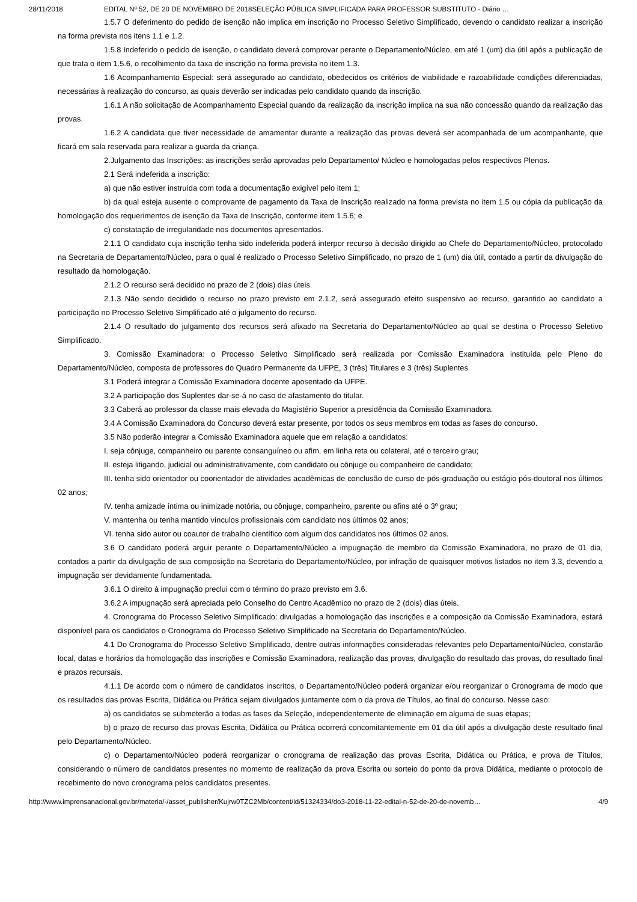28/11/2018 EDITAL Nº 52, DE 20 DE NOVEMBRO DE 2018SELEÇÃO PÚBLICA SIMPLIFICADA PARA PROFESSOR SUBSTITUTO - Diário …
1.5.7 O deferimento do pedido de isenção não implica em inscrição no Processo Seletivo Simplificado, devendo o candidato realizar a inscrição na forma prevista nos itens 1.1 e 1.2.
1.5.8 Indeferido o pedido de isenção, o candidato deverá comprovar perante o Departamento/Núcleo, em até 1 (um) dia útil após a publicação de que trata o item 1.5.6, o recolhimento da taxa de inscrição na forma prevista no item 1.3.
1.6 Acompanhamento Especial: será assegurado ao candidato, obedecidos os critérios de viabilidade e razoabilidade condições diferenciadas, necessárias à realização do concurso, as quais deverão ser indicadas pelo candidato quando da inscrição.
1.6.1 A não solicitação de Acompanhamento Especial quando da realização da inscrição implica na sua não concessão quando da realização das provas.
1.6.2 A candidata que tiver necessidade de amamentar durante a realização das provas deverá ser acompanhada de um acompanhante, que ficará em sala reservada para realizar a guarda da criança.
2.Julgamento das Inscrições: as inscrições serão aprovadas pelo Departamento/ Núcleo e homologadas pelos respectivos Plenos.
2.1 Será indeferida a inscrição:
a) que não estiver instruída com toda a documentação exigível pelo item 1;
b) da qual esteja ausente o comprovante de pagamento da Taxa de Inscrição realizado na forma prevista no item 1.5 ou cópia da publicação da homologação dos requerimentos de isenção da Taxa de Inscrição, conforme item 1.5.6; e
c) constatação de irregularidade nos documentos apresentados.
2.1.1 O candidato cuja inscrição tenha sido indeferida poderá interpor recurso à decisão dirigido ao Chefe do Departamento/Núcleo, protocolado na Secretaria de Departamento/Núcleo, para o qual é realizado o Processo Seletivo Simplificado, no prazo de 1 (um) dia útil, contado a partir da divulgação do resultado da homologação.
2.1.2 O recurso será decidido no prazo de 2 (dois) dias úteis.
2.1.3 Não sendo decidido o recurso no prazo previsto em 2.1.2, será assegurado efeito suspensivo ao recurso, garantido ao candidato a participação no Processo Seletivo Simplificado até o julgamento do recurso.
2.1.4 O resultado do julgamento dos recursos será afixado na Secretaria do Departamento/Núcleo ao qual se destina o Processo Seletivo Simplificado.
3. Comissão Examinadora: o Processo Seletivo Simplificado será realizada por Comissão Examinadora instituída pelo Pleno do Departamento/Núcleo, composta de professores do Quadro Permanente da UFPE, 3 (três) Titulares e 3 (três) Suplentes.
3.1 Poderá integrar a Comissão Examinadora docente aposentado da UFPE.
3.2 A participação dos Suplentes dar-se-á no caso de afastamento do titular.
3.3 Caberá ao professor da classe mais elevada do Magistério Superior a presidência da Comissão Examinadora.
3.4 A Comissão Examinadora do Concurso deverá estar presente, por todos os seus membros em todas as fases do concurso.
3.5 Não poderão integrar a Comissão Examinadora aquele que em relação a candidatos:
I. seja cônjuge, companheiro ou parente consanguíneo ou afim, em linha reta ou colateral, até o terceiro grau;
II. esteja litigando, judicial ou administrativamente, com candidato ou cônjuge ou companheiro de candidato;
III. tenha sido orientador ou coorientador de atividades acadêmicas de conclusão de curso de pós-graduação ou estágio pós-doutoral nos últimos 02 anos;
IV. tenha amizade íntima ou inimizade notória, ou cônjuge, companheiro, parente ou afins até o 3º grau;
V. mantenha ou tenha mantido vínculos profissionais com candidato nos últimos 02 anos;
VI. tenha sido autor ou coautor de trabalho científico com algum dos candidatos nos últimos 02 anos.
3.6 O candidato poderá arguir perante o Departamento/Núcleo a impugnação de membro da Comissão Examinadora, no prazo de 01 dia, contados a partir da divulgação de sua composição na Secretaria do Departamento/Núcleo, por infração de quaisquer motivos listados no item 3.3, devendo a impugnação ser devidamente fundamentada.
3.6.1 O direito à impugnação preclui com o término do prazo previsto em 3.6.
3.6.2 A impugnação será apreciada pelo Conselho do Centro Acadêmico no prazo de 2 (dois) dias úteis.
4. Cronograma do Processo Seletivo Simplificado: divulgadas a homologação das inscrições e a composição da Comissão Examinadora, estará disponível para os candidatos o Cronograma do Processo Seletivo Simplificado na Secretaria do Departamento/Núcleo.
4.1 Do Cronograma do Processo Seletivo Simplificado, dentre outras informações consideradas relevantes pelo Departamento/Núcleo, constarão local, datas e horários da homologação das inscrições e Comissão Examinadora, realização das provas, divulgação do resultado das provas, do resultado final e prazos recursais.
4.1.1 De acordo com o número de candidatos inscritos, o Departamento/Núcleo poderá organizar e/ou reorganizar o Cronograma de modo que os resultados das provas Escrita, Didática ou Prática sejam divulgados juntamente com o da prova de Títulos, ao final do concurso. Nesse caso:
a) os candidatos se submeterão a todas as fases da Seleção, independentemente de eliminação em alguma de suas etapas;
b) o prazo de recurso das provas Escrita, Didática ou Prática ocorrerá concomitantemente em 01 dia útil após a divulgação deste resultado final pelo Departamento/Núcleo.
c) o Departamento/Núcleo poderá reorganizar o cronograma de realização das provas Escrita, Didática ou Prática, e prova de Títulos, considerando o número de candidatos presentes no momento de realização da prova Escrita ou sorteio do ponto da prova Didática, mediante o protocolo de recebimento do novo cronograma pelos candidatos presentes.
http://www.imprensanacional.gov.br/materia/-/asset_publisher/Kujrw0TZC2Mb/content/id/51324334/do3-2018-11-22-edital-n-52-de-20-de-novemb… 4/9